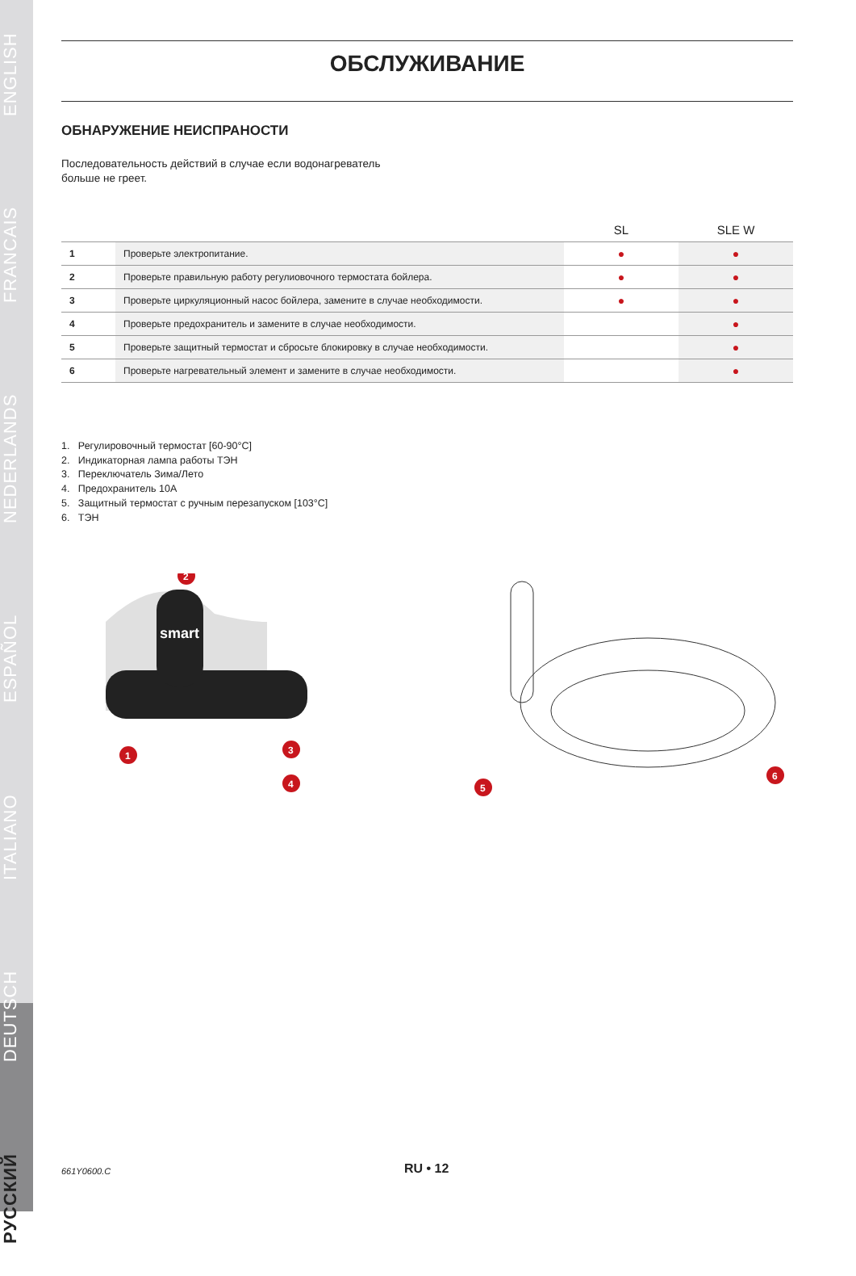РУССКИЙ DEUTSCH ITALIANO ESPAÑOL NEDERLANDS FRANCAIS ENGLISH
ОБСЛУЖИВАНИЕ
ОБНАРУЖЕНИЕ НЕИСПРАНОСТИ
Последовательность действий в случае если водонагреватель
больше не греет.
| | | SL | SLE W |
| --- | --- | --- | --- |
| 1 | Проверьте электропитание. | ● | ● |
| 2 | Проверьте правильную работу регулиовочного термостата бойлера. | ● | ● |
| 3 | Проверьте циркуляционный насос бойлера, замените в случае необходимости. | ● | ● |
| 4 | Проверьте предохранитель и замените в случае необходимости. | | ● |
| 5 | Проверьте защитный термостат и сбросьте блокировку в случае необходимости. | | ● |
| 6 | Проверьте нагревательный элемент и замените в случае необходимости. | | ● |
1. Регулировочный термостат [60-90°C]
2. Индикаторная лампа работы ТЭН
3. Переключатель Зима/Лето
4. Предохранитель 10A
5. Защитный термостат с ручным перезапуском [103°C]
6. ТЭН
smart
2
1
3
4
5
6
661Y0600.C RU • 12